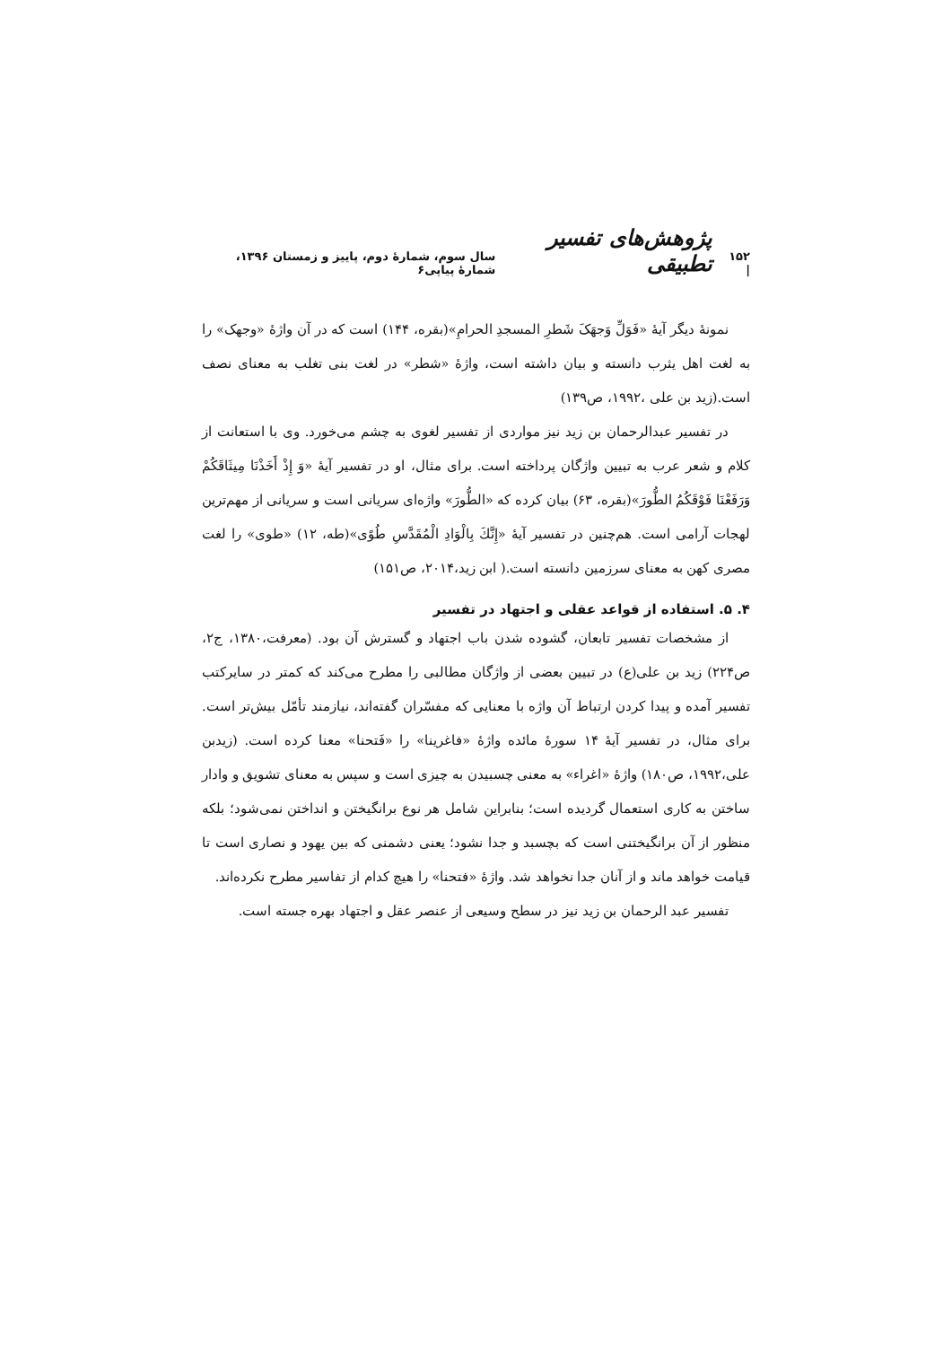۱۵۲ | پژوهش‌های تفسیر تطبیقی سال سوم، شمارۀ دوم، پاییز و زمستان ۱۳۹۶، شمارۀ پیاپی۶
نمونۀ دیگر آیۀ «فَوَلِّ وَجهَکَ شَطرِ المسجدِ الحرامِ»(بقره، ۱۴۴) است که در آن واژۀ «وجهک» را به لغت اهل یثرب دانسته و بیان داشته است، واژۀ «شطر» در لغت بنی تغلب به معنای نصف است.(زید بن علی ،۱۹۹۲، ص۱۳۹)
در تفسیر عبدالرحمان بن زید نیز مواردی از تفسیر لغوی به چشم می‌خورد. وی با استعانت از کلام و شعر عرب به تبیین واژگان پرداخته است. برای مثال، او در تفسیر آیۀ «وَ إِذْ أَخَذْنَا مِيثَاقَكُمْ وَرَفَعْنَا فَوْقَكُمُ الطُّورَ»(بقره، ۶۳) بیان کرده که «الطُّورَ» واژه‌ای سریانی است و سریانی از مهم‌ترین لهجات آرامی است. هم‌چنین در تفسیر آیۀ «إِنَّكَ بِالْوَادِ الْمُقَدَّسِ طُوًى»(طه، ۱۲) «طوی» را لغت مصری کهن به معنای سرزمین دانسته است.( ابن زید،۲۰۱۴، ص۱۵۱)
۴. ۵. استفاده از قواعد عقلی و اجتهاد در تفسیر
از مشخصات تفسیر تابعان، گشوده شدن باب اجتهاد و گسترش آن بود. (معرفت،۱۳۸۰، ج۲، ص۲۲۴) زید بن علی(ع) در تبیین بعضی از واژگان مطالبی را مطرح می‌کند که کمتر در سایرکتب تفسیر آمده و پیدا کردن ارتباط آن واژه با معنایی که مفسّران گفته‌اند، نیازمند تأمّل بیش‌تر است. برای مثال، در تفسیر آیۀ ۱۴ سورۀ مائده واژۀ «فاغرینا» را «فَتحنا» معنا کرده است. (زیدبن علی،۱۹۹۲، ص۱۸۰) واژۀ «اغراء» به معنی چسبیدن به چیزی است و سپس به معنای تشویق و وادار ساختن به کاری استعمال گردیده است؛ بنابراین شامل هر نوع برانگیختن و انداختن نمی‌شود؛ بلکه منظور از آن برانگیختنی است که بچسبد و جدا نشود؛ یعنی دشمنی که بین یهود و نصاری است تا قیامت خواهد ماند و از آنان جدا نخواهد شد. واژۀ «فتحنا» را هیچ کدام از تفاسیر مطرح نکرده‌اند.
تفسیر عبد الرحمان بن زید نیز در سطح وسیعی از عنصر عقل و اجتهاد بهره جسته است.